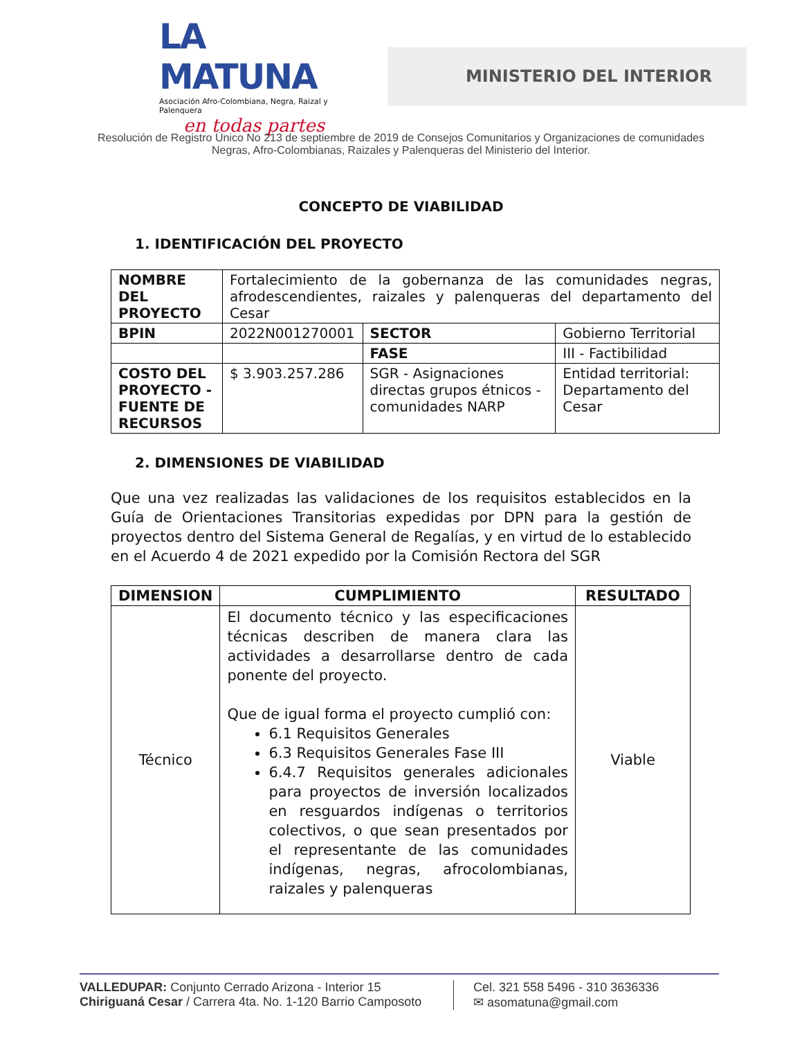LA MATUNA
Asociación Afro-Colombiana, Negra, Raizal y Palenquera
en todas partes
MINISTERIO DEL INTERIOR
Resolución de Registro Único No 213 de septiembre de 2019 de Consejos Comunitarios y Organizaciones de comunidades
Negras, Afro-Colombianas, Raizales y Palenqueras del Ministerio del Interior.
CONCEPTO DE VIABILIDAD
1. IDENTIFICACIÓN DEL PROYECTO
| NOMBRE DEL PROYECTO | Fortalecimiento de la gobernanza de las comunidades negras, afrodescendientes, raizales y palenqueras del departamento del Cesar | | | |
| BPIN | 2022N001270001 | | SECTOR | Gobierno Territorial |
| | | | FASE | III - Factibilidad |
| COSTO DEL PROYECTO - FUENTE DE RECURSOS | $ 3.903.257.286 | SGR - Asignaciones directas grupos étnicos - comunidades NARP | | Entidad territorial: Departamento del Cesar |
2. DIMENSIONES DE VIABILIDAD
Que una vez realizadas las validaciones de los requisitos establecidos en la Guía de Orientaciones Transitorias expedidas por DPN para la gestión de proyectos dentro del Sistema General de Regalías, y en virtud de lo establecido en el Acuerdo 4 de 2021 expedido por la Comisión Rectora del SGR
| DIMENSION | CUMPLIMIENTO | RESULTADO |
| --- | --- | --- |
| Técnico | El documento técnico y las especificaciones técnicas describen de manera clara las actividades a desarrollarse dentro de cada ponente del proyecto. Que de igual forma el proyecto cumplió con: 6.1 Requisitos Generales 6.3 Requisitos Generales Fase III 6.4.7 Requisitos generales adicionales para proyectos de inversión localizados en resguardos indígenas o territorios colectivos, o que sean presentados por el representante de las comunidades indígenas, negras, afrocolombianas, raizales y palenqueras | Viable |
VALLEDUPAR: Conjunto Cerrado Arizona - Interior 15
Chiriguaná Cesar / Carrera 4ta. No. 1-120 Barrio Camposoto
Cel. 321 558 5496 - 310 3636336
✉ asomatuna@gmail.com